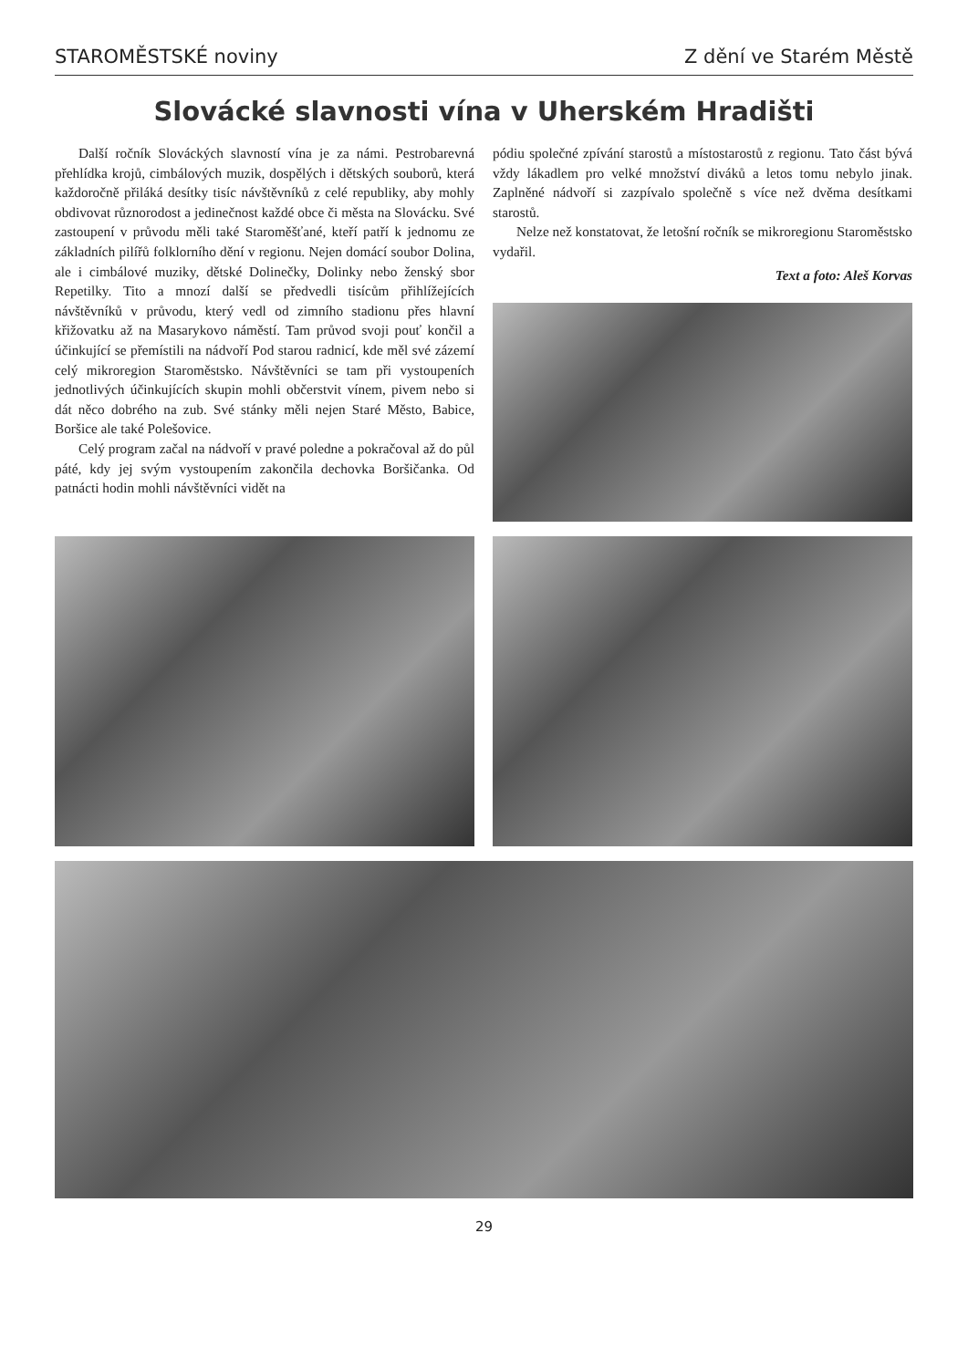STAROMĚSTSKÉ noviny Z dění ve Starém Městě
Slovácké slavnosti vína v Uherském Hradišti
Další ročník Slováckých slavností vína je za námi. Pestrobarevná přehlídka krojů, cimbálových muzik, dospělých i dětských souborů, která každoročně přiláká desítky tisíc návštěvníků z celé republiky, aby mohly obdivovat různorodost a jedinečnost každé obce či města na Slovácku. Své zastoupení v průvodu měli také Staroměšťané, kteří patří k jednomu ze základních pilířů folklorního dění v regionu. Nejen domácí soubor Dolina, ale i cimbálové muziky, dětské Dolinečky, Dolinky nebo ženský sbor Repetilky. Tito a mnozí další se předvedli tisícům přihlížejících návštěvníků v průvodu, který vedl od zimního stadionu přes hlavní křižovatku až na Masarykovo náměstí. Tam průvod svoji pouť končil a účinkující se přemístili na nádvoří Pod starou radnicí, kde měl své zázemí celý mikroregion Staroměstsko. Návštěvníci se tam při vystoupeních jednotlivých účinkujících skupin mohli občerstvit vínem, pivem nebo si dát něco dobrého na zub. Své stánky měli nejen Staré Město, Babice, Boršice ale také Polešovice.
Celý program začal na nádvoří v pravé poledne a pokračoval až do půl páté, kdy jej svým vystoupením zakončila dechovka Boršičanka. Od patnácti hodin mohli návštěvníci vidět na
pódiu společné zpívání starostů a místostarostů z regionu. Tato část bývá vždy lákadlem pro velké množství diváků a letos tomu nebylo jinak. Zaplněné nádvoří si zazpívalo společně s více než dvěma desítkami starostů.
Nelze než konstatovat, že letošní ročník se mikroregionu Staroměstsko vydařil.
Text a foto: Aleš Korvas
29